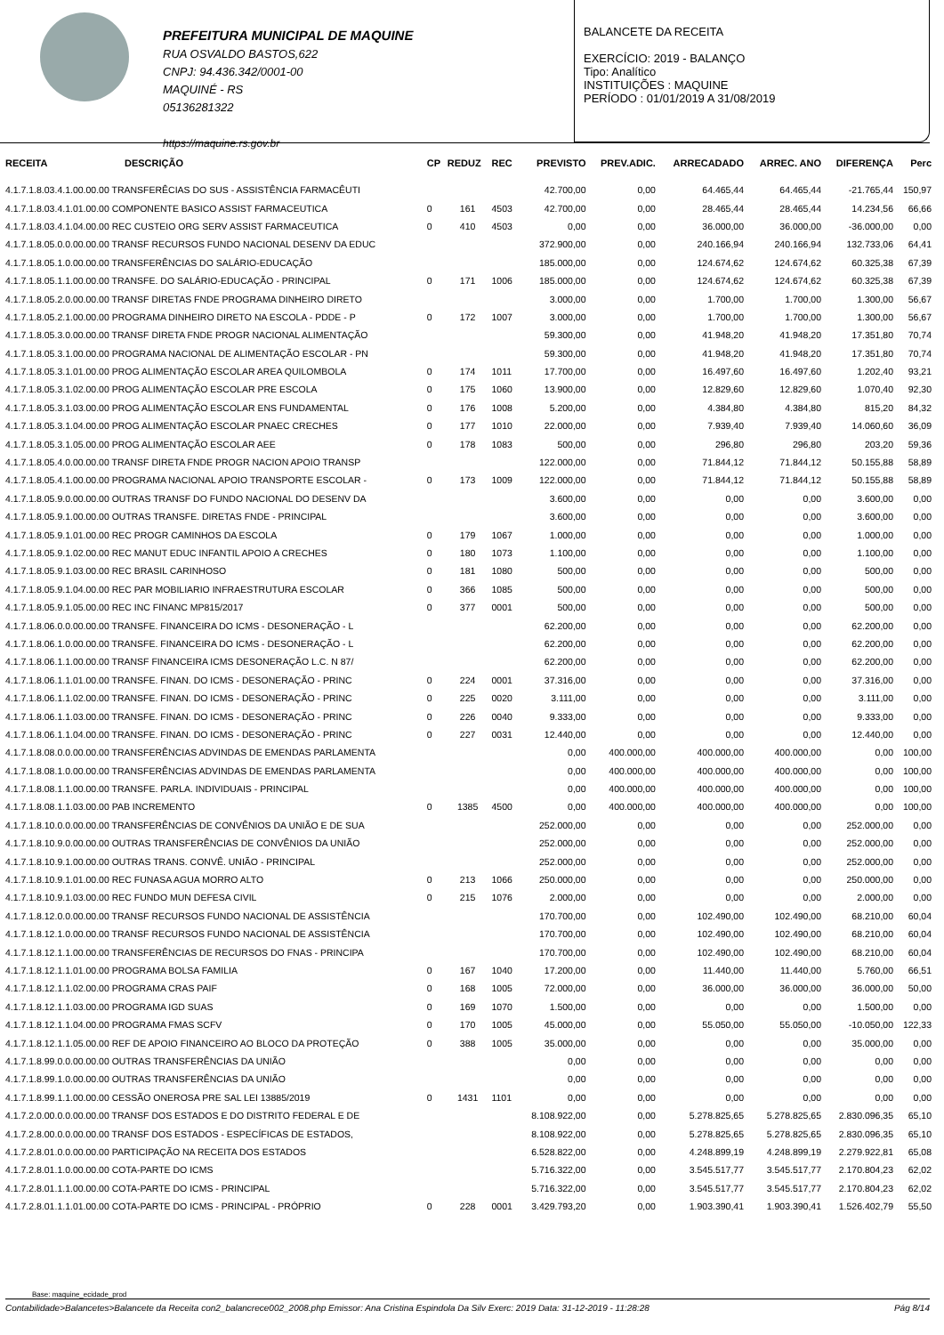PREFEITURA MUNICIPAL DE MAQUINE
RUA OSVALDO BASTOS,622
CNPJ: 94.436.342/0001-00
MAQUINÉ - RS
05136281322
https://maquine.rs.gov.br
BALANCETE DA RECEITA
EXERCÍCIO: 2019 - BALANÇO
Tipo: Analítico
INSTITUIÇÕES : MAQUINE
PERÍODO : 01/01/2019 A 31/08/2019
| RECEITA | DESCRIÇÃO | CP | REDUZ | REC | PREVISTO | PREV.ADIC. | ARRECADADO | ARREC. ANO | DIFERENÇA | Perc |
| --- | --- | --- | --- | --- | --- | --- | --- | --- | --- | --- |
| 4.1.7.1.8.03.4.1.00.00.00 TRANSFERÊCIAS DO SUS - ASSISTÊNCIA FARMACÊUTI | | | | | 42.700,00 | 0,00 | 64.465,44 | 64.465,44 | -21.765,44 | 150,97 |
| 4.1.7.1.8.03.4.1.01.00.00 COMPONENTE BASICO ASSIST FARMACEUTICA | | 0 | 161 | 4503 | 42.700,00 | 0,00 | 28.465,44 | 28.465,44 | 14.234,56 | 66,66 |
| 4.1.7.1.8.03.4.1.04.00.00 REC CUSTEIO ORG SERV ASSIST FARMACEUTICA | | 0 | 410 | 4503 | 0,00 | 0,00 | 36.000,00 | 36.000,00 | -36.000,00 | 0,00 |
| 4.1.7.1.8.05.0.0.00.00.00 TRANSF RECURSOS FUNDO NACIONAL DESENV DA EDUC | | | | | 372.900,00 | 0,00 | 240.166,94 | 240.166,94 | 132.733,06 | 64,41 |
| 4.1.7.1.8.05.1.0.00.00.00 TRANSFERÊNCIAS DO SALÁRIO-EDUCAÇÃO | | | | | 185.000,00 | 0,00 | 124.674,62 | 124.674,62 | 60.325,38 | 67,39 |
| 4.1.7.1.8.05.1.1.00.00.00 TRANSFE. DO SALÁRIO-EDUCAÇÃO - PRINCIPAL | | 0 | 171 | 1006 | 185.000,00 | 0,00 | 124.674,62 | 124.674,62 | 60.325,38 | 67,39 |
| 4.1.7.1.8.05.2.0.00.00.00 TRANSF DIRETAS FNDE PROGRAMA DINHEIRO DIRETO | | | | | 3.000,00 | 0,00 | 1.700,00 | 1.700,00 | 1.300,00 | 56,67 |
| 4.1.7.1.8.05.2.1.00.00.00 PROGRAMA DINHEIRO DIRETO NA ESCOLA - PDDE - P | | 0 | 172 | 1007 | 3.000,00 | 0,00 | 1.700,00 | 1.700,00 | 1.300,00 | 56,67 |
| 4.1.7.1.8.05.3.0.00.00.00 TRANSF DIRETA FNDE PROGR NACIONAL ALIMENTAÇÃO | | | | | 59.300,00 | 0,00 | 41.948,20 | 41.948,20 | 17.351,80 | 70,74 |
| 4.1.7.1.8.05.3.1.00.00.00 PROGRAMA NACIONAL DE ALIMENTAÇÃO ESCOLAR - PN | | | | | 59.300,00 | 0,00 | 41.948,20 | 41.948,20 | 17.351,80 | 70,74 |
| 4.1.7.1.8.05.3.1.01.00.00 PROG ALIMENTAÇÃO ESCOLAR AREA QUILOMBOLA | | 0 | 174 | 1011 | 17.700,00 | 0,00 | 16.497,60 | 16.497,60 | 1.202,40 | 93,21 |
| 4.1.7.1.8.05.3.1.02.00.00 PROG ALIMENTAÇÃO ESCOLAR PRE ESCOLA | | 0 | 175 | 1060 | 13.900,00 | 0,00 | 12.829,60 | 12.829,60 | 1.070,40 | 92,30 |
| 4.1.7.1.8.05.3.1.03.00.00 PROG ALIMENTAÇÃO ESCOLAR ENS FUNDAMENTAL | | 0 | 176 | 1008 | 5.200,00 | 0,00 | 4.384,80 | 4.384,80 | 815,20 | 84,32 |
| 4.1.7.1.8.05.3.1.04.00.00 PROG ALIMENTAÇÃO ESCOLAR PNAEC CRECHES | | 0 | 177 | 1010 | 22.000,00 | 0,00 | 7.939,40 | 7.939,40 | 14.060,60 | 36,09 |
| 4.1.7.1.8.05.3.1.05.00.00 PROG ALIMENTAÇÃO ESCOLAR AEE | | 0 | 178 | 1083 | 500,00 | 0,00 | 296,80 | 296,80 | 203,20 | 59,36 |
| 4.1.7.1.8.05.4.0.00.00.00 TRANSF DIRETA FNDE PROGR NACION APOIO TRANSP | | | | | 122.000,00 | 0,00 | 71.844,12 | 71.844,12 | 50.155,88 | 58,89 |
| 4.1.7.1.8.05.4.1.00.00.00 PROGRAMA NACIONAL APOIO TRANSPORTE ESCOLAR - | | 0 | 173 | 1009 | 122.000,00 | 0,00 | 71.844,12 | 71.844,12 | 50.155,88 | 58,89 |
| 4.1.7.1.8.05.9.0.00.00.00 OUTRAS TRANSF DO FUNDO NACIONAL DO DESENV DA | | | | | 3.600,00 | 0,00 | 0,00 | 0,00 | 3.600,00 | 0,00 |
| 4.1.7.1.8.05.9.1.00.00.00 OUTRAS TRANSFE. DIRETAS FNDE - PRINCIPAL | | | | | 3.600,00 | 0,00 | 0,00 | 0,00 | 3.600,00 | 0,00 |
| 4.1.7.1.8.05.9.1.01.00.00 REC PROGR CAMINHOS DA ESCOLA | | 0 | 179 | 1067 | 1.000,00 | 0,00 | 0,00 | 0,00 | 1.000,00 | 0,00 |
| 4.1.7.1.8.05.9.1.02.00.00 REC MANUT EDUC INFANTIL APOIO A CRECHES | | 0 | 180 | 1073 | 1.100,00 | 0,00 | 0,00 | 0,00 | 1.100,00 | 0,00 |
| 4.1.7.1.8.05.9.1.03.00.00 REC BRASIL CARINHOSO | | 0 | 181 | 1080 | 500,00 | 0,00 | 0,00 | 0,00 | 500,00 | 0,00 |
| 4.1.7.1.8.05.9.1.04.00.00 REC PAR MOBILIARIO INFRAESTRUTURA ESCOLAR | | 0 | 366 | 1085 | 500,00 | 0,00 | 0,00 | 0,00 | 500,00 | 0,00 |
| 4.1.7.1.8.05.9.1.05.00.00 REC INC FINANC MP815/2017 | | 0 | 377 | 0001 | 500,00 | 0,00 | 0,00 | 0,00 | 500,00 | 0,00 |
| 4.1.7.1.8.06.0.0.00.00.00 TRANSFE. FINANCEIRA DO ICMS - DESONERAÇÃO - L | | | | | 62.200,00 | 0,00 | 0,00 | 0,00 | 62.200,00 | 0,00 |
| 4.1.7.1.8.06.1.0.00.00.00 TRANSFE. FINANCEIRA DO ICMS - DESONERAÇÃO - L | | | | | 62.200,00 | 0,00 | 0,00 | 0,00 | 62.200,00 | 0,00 |
| 4.1.7.1.8.06.1.1.00.00.00 TRANSF FINANCEIRA ICMS DESONERAÇÃO L.C. N 87/ | | | | | 62.200,00 | 0,00 | 0,00 | 0,00 | 62.200,00 | 0,00 |
| 4.1.7.1.8.06.1.1.01.00.00 TRANSFE. FINAN. DO ICMS - DESONERAÇÃO - PRINC | | 0 | 224 | 0001 | 37.316,00 | 0,00 | 0,00 | 0,00 | 37.316,00 | 0,00 |
| 4.1.7.1.8.06.1.1.02.00.00 TRANSFE. FINAN. DO ICMS - DESONERAÇÃO - PRINC | | 0 | 225 | 0020 | 3.111,00 | 0,00 | 0,00 | 0,00 | 3.111,00 | 0,00 |
| 4.1.7.1.8.06.1.1.03.00.00 TRANSFE. FINAN. DO ICMS - DESONERAÇÃO - PRINC | | 0 | 226 | 0040 | 9.333,00 | 0,00 | 0,00 | 0,00 | 9.333,00 | 0,00 |
| 4.1.7.1.8.06.1.1.04.00.00 TRANSFE. FINAN. DO ICMS - DESONERAÇÃO - PRINC | | 0 | 227 | 0031 | 12.440,00 | 0,00 | 0,00 | 0,00 | 12.440,00 | 0,00 |
| 4.1.7.1.8.08.0.0.00.00.00 TRANSFERÊNCIAS ADVINDAS DE EMENDAS PARLAMENTA | | | | | 0,00 | 400.000,00 | 400.000,00 | 400.000,00 | 0,00 | 100,00 |
| 4.1.7.1.8.08.1.0.00.00.00 TRANSFERÊNCIAS ADVINDAS DE EMENDAS PARLAMENTA | | | | | 0,00 | 400.000,00 | 400.000,00 | 400.000,00 | 0,00 | 100,00 |
| 4.1.7.1.8.08.1.1.00.00.00 TRANSFE. PARLA. INDIVIDUAIS - PRINCIPAL | | | | | 0,00 | 400.000,00 | 400.000,00 | 400.000,00 | 0,00 | 100,00 |
| 4.1.7.1.8.08.1.1.03.00.00 PAB INCREMENTO | | 0 | 1385 | 4500 | 0,00 | 400.000,00 | 400.000,00 | 400.000,00 | 0,00 | 100,00 |
| 4.1.7.1.8.10.0.0.00.00.00 TRANSFERÊNCIAS DE CONVÊNIOS DA UNIÃO E DE SUA | | | | | 252.000,00 | 0,00 | 0,00 | 0,00 | 252.000,00 | 0,00 |
| 4.1.7.1.8.10.9.0.00.00.00 OUTRAS TRANSFERÊNCIAS DE CONVÊNIOS DA UNIÃO | | | | | 252.000,00 | 0,00 | 0,00 | 0,00 | 252.000,00 | 0,00 |
| 4.1.7.1.8.10.9.1.00.00.00 OUTRAS TRANS. CONVÊ. UNIÃO - PRINCIPAL | | | | | 252.000,00 | 0,00 | 0,00 | 0,00 | 252.000,00 | 0,00 |
| 4.1.7.1.8.10.9.1.01.00.00 REC FUNASA AGUA MORRO ALTO | | 0 | 213 | 1066 | 250.000,00 | 0,00 | 0,00 | 0,00 | 250.000,00 | 0,00 |
| 4.1.7.1.8.10.9.1.03.00.00 REC FUNDO MUN DEFESA CIVIL | | 0 | 215 | 1076 | 2.000,00 | 0,00 | 0,00 | 0,00 | 2.000,00 | 0,00 |
| 4.1.7.1.8.12.0.0.00.00.00 TRANSF RECURSOS FUNDO NACIONAL DE ASSISTÊNCIA | | | | | 170.700,00 | 0,00 | 102.490,00 | 102.490,00 | 68.210,00 | 60,04 |
| 4.1.7.1.8.12.1.0.00.00.00 TRANSF RECURSOS FUNDO NACIONAL DE ASSISTÊNCIA | | | | | 170.700,00 | 0,00 | 102.490,00 | 102.490,00 | 68.210,00 | 60,04 |
| 4.1.7.1.8.12.1.1.00.00.00 TRANSFERÊNCIAS DE RECURSOS DO FNAS - PRINCIPA | | | | | 170.700,00 | 0,00 | 102.490,00 | 102.490,00 | 68.210,00 | 60,04 |
| 4.1.7.1.8.12.1.1.01.00.00 PROGRAMA BOLSA FAMILIA | | 0 | 167 | 1040 | 17.200,00 | 0,00 | 11.440,00 | 11.440,00 | 5.760,00 | 66,51 |
| 4.1.7.1.8.12.1.1.02.00.00 PROGRAMA CRAS PAIF | | 0 | 168 | 1005 | 72.000,00 | 0,00 | 36.000,00 | 36.000,00 | 36.000,00 | 50,00 |
| 4.1.7.1.8.12.1.1.03.00.00 PROGRAMA IGD SUAS | | 0 | 169 | 1070 | 1.500,00 | 0,00 | 0,00 | 0,00 | 1.500,00 | 0,00 |
| 4.1.7.1.8.12.1.1.04.00.00 PROGRAMA FMAS SCFV | | 0 | 170 | 1005 | 45.000,00 | 0,00 | 55.050,00 | 55.050,00 | -10.050,00 | 122,33 |
| 4.1.7.1.8.12.1.1.05.00.00 REF DE APOIO FINANCEIRO AO BLOCO DA PROTEÇÃO | | 0 | 388 | 1005 | 35.000,00 | 0,00 | 0,00 | 0,00 | 35.000,00 | 0,00 |
| 4.1.7.1.8.99.0.0.00.00.00 OUTRAS TRANSFERÊNCIAS DA UNIÃO | | | | | 0,00 | 0,00 | 0,00 | 0,00 | 0,00 | 0,00 |
| 4.1.7.1.8.99.1.0.00.00.00 OUTRAS TRANSFERÊNCIAS DA UNIÃO | | | | | 0,00 | 0,00 | 0,00 | 0,00 | 0,00 | 0,00 |
| 4.1.7.1.8.99.1.1.00.00.00 CESSÃO ONEROSA PRE SAL LEI 13885/2019 | | 0 | 1431 | 1101 | 0,00 | 0,00 | 0,00 | 0,00 | 0,00 | 0,00 |
| 4.1.7.2.0.00.0.0.00.00.00 TRANSF DOS ESTADOS E DO DISTRITO FEDERAL E DE | | | | | 8.108.922,00 | 0,00 | 5.278.825,65 | 5.278.825,65 | 2.830.096,35 | 65,10 |
| 4.1.7.2.8.00.0.0.00.00.00 TRANSF DOS ESTADOS - ESPECÍFICAS DE ESTADOS, | | | | | 8.108.922,00 | 0,00 | 5.278.825,65 | 5.278.825,65 | 2.830.096,35 | 65,10 |
| 4.1.7.2.8.01.0.0.00.00.00 PARTICIPAÇÃO NA RECEITA DOS ESTADOS | | | | | 6.528.822,00 | 0,00 | 4.248.899,19 | 4.248.899,19 | 2.279.922,81 | 65,08 |
| 4.1.7.2.8.01.1.0.00.00.00 COTA-PARTE DO ICMS | | | | | 5.716.322,00 | 0,00 | 3.545.517,77 | 3.545.517,77 | 2.170.804,23 | 62,02 |
| 4.1.7.2.8.01.1.1.00.00.00 COTA-PARTE DO ICMS - PRINCIPAL | | | | | 5.716.322,00 | 0,00 | 3.545.517,77 | 3.545.517,77 | 2.170.804,23 | 62,02 |
| 4.1.7.2.8.01.1.1.01.00.00 COTA-PARTE DO ICMS - PRINCIPAL - PRÓPRIO | | 0 | 228 | 0001 | 3.429.793,20 | 0,00 | 1.903.390,41 | 1.903.390,41 | 1.526.402,79 | 55,50 |
Base: maquine_ecidade_prod
Contabilidade>Balancetes>Balancete da Receita con2_balancrece002_2008.php Emissor: Ana Cristina Espindola Da Silv Exerc: 2019 Data: 31-12-2019 - 11:28:28 Pág 8/14